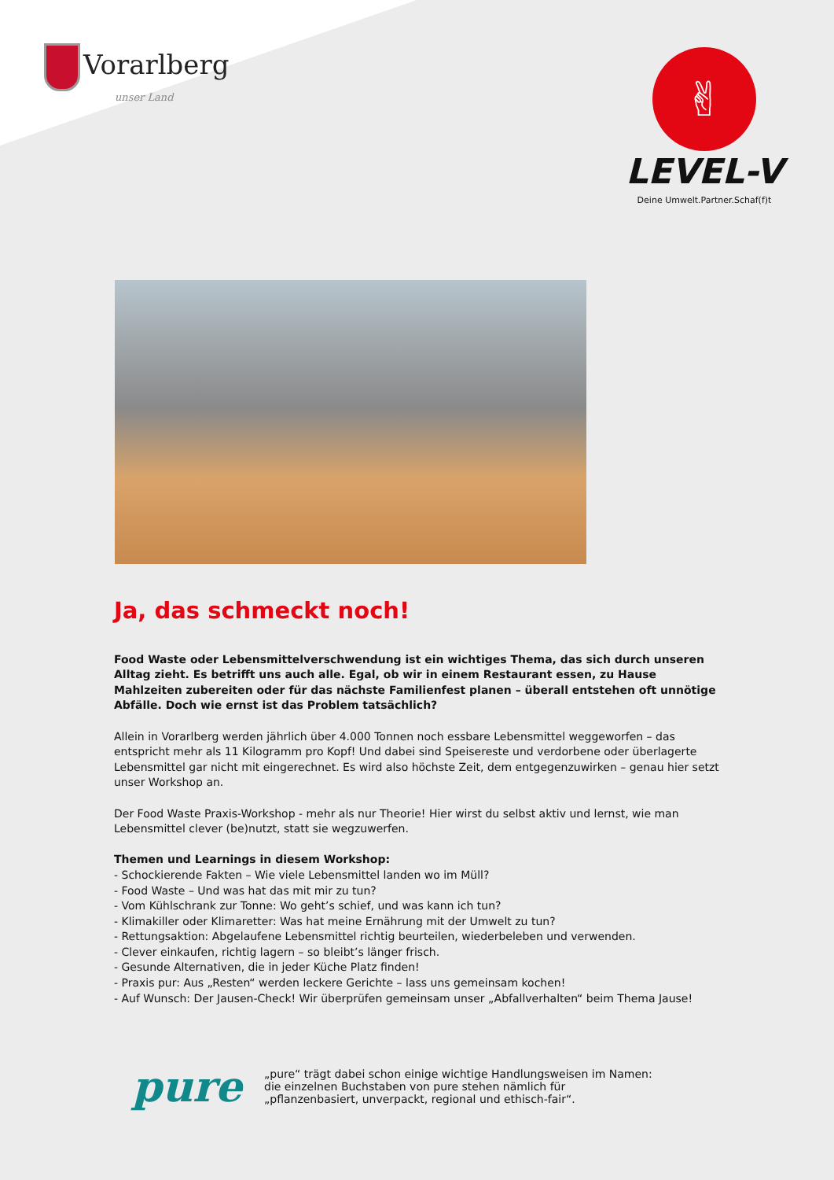Vorarlberg
unser Land
✌
LEVEL-V
Deine Umwelt.Partner.Schaf(f)t
Ja, das schmeckt noch!
Food Waste oder Lebensmittelverschwendung ist ein wichtiges Thema, das sich durch unseren Alltag zieht. Es betrifft uns auch alle. Egal, ob wir in einem Restaurant essen, zu Hause Mahlzeiten zubereiten oder für das nächste Familienfest planen – überall entstehen oft unnötige Abfälle. Doch wie ernst ist das Problem tatsächlich?
Allein in Vorarlberg werden jährlich über 4.000 Tonnen noch essbare Lebensmittel weggeworfen – das entspricht mehr als 11 Kilogramm pro Kopf! Und dabei sind Speisereste und verdorbene oder überlagerte Lebensmittel gar nicht mit eingerechnet. Es wird also höchste Zeit, dem entgegenzuwirken – genau hier setzt unser Workshop an.
Der Food Waste Praxis-Workshop - mehr als nur Theorie! Hier wirst du selbst aktiv und lernst, wie man Lebensmittel clever (be)nutzt, statt sie wegzuwerfen.
Themen und Learnings in diesem Workshop:
- Schockierende Fakten – Wie viele Lebensmittel landen wo im Müll?
- Food Waste – Und was hat das mit mir zu tun?
- Vom Kühlschrank zur Tonne: Wo geht’s schief, und was kann ich tun?
- Klimakiller oder Klimaretter: Was hat meine Ernährung mit der Umwelt zu tun?
- Rettungsaktion: Abgelaufene Lebensmittel richtig beurteilen, wiederbeleben und verwenden.
- Clever einkaufen, richtig lagern – so bleibt’s länger frisch.
- Gesunde Alternativen, die in jeder Küche Platz finden!
- Praxis pur: Aus „Resten“ werden leckere Gerichte – lass uns gemeinsam kochen!
- Auf Wunsch: Der Jausen-Check! Wir überprüfen gemeinsam unser „Abfallverhalten“ beim Thema Jause!
pure
„pure“ trägt dabei schon einige wichtige Handlungsweisen im Namen:
die einzelnen Buchstaben von pure stehen nämlich für
„pflanzenbasiert, unverpackt, regional und ethisch-fair“.